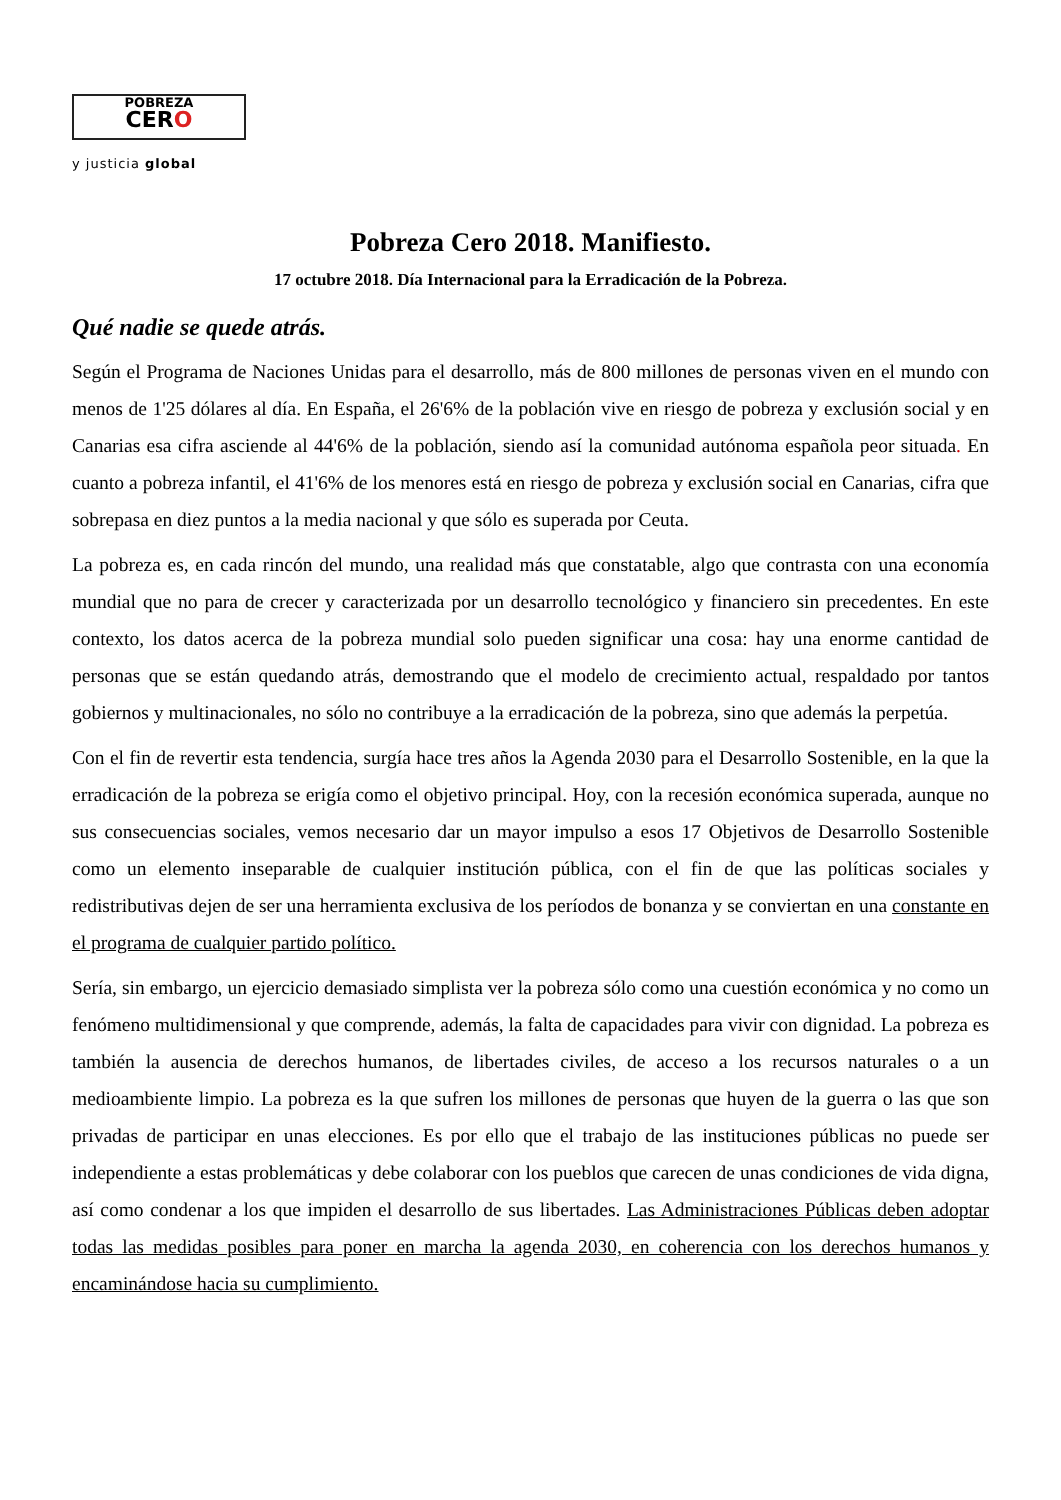POBREZA
CERO
y justicia global
Pobreza Cero 2018. Manifiesto.
17 octubre 2018. Día Internacional para la Erradicación de la Pobreza.
Qué nadie se quede atrás.
Según el Programa de Naciones Unidas para el desarrollo, más de 800 millones de personas viven en el mundo con menos de 1'25 dólares al día. En España, el 26'6% de la población vive en riesgo de pobreza y exclusión social y en Canarias esa cifra asciende al 44'6% de la población, siendo así la comunidad autónoma española peor situada. En cuanto a pobreza infantil, el 41'6% de los menores está en riesgo de pobreza y exclusión social en Canarias, cifra que sobrepasa en diez puntos a la media nacional y que sólo es superada por Ceuta.
La pobreza es, en cada rincón del mundo, una realidad más que constatable, algo que contrasta con una economía mundial que no para de crecer y caracterizada por un desarrollo tecnológico y financiero sin precedentes. En este contexto, los datos acerca de la pobreza mundial solo pueden significar una cosa: hay una enorme cantidad de personas que se están quedando atrás, demostrando que el modelo de crecimiento actual, respaldado por tantos gobiernos y multinacionales, no sólo no contribuye a la erradicación de la pobreza, sino que además la perpetúa.
Con el fin de revertir esta tendencia, surgía hace tres años la Agenda 2030 para el Desarrollo Sostenible, en la que la erradicación de la pobreza se erigía como el objetivo principal. Hoy, con la recesión económica superada, aunque no sus consecuencias sociales, vemos necesario dar un mayor impulso a esos 17 Objetivos de Desarrollo Sostenible como un elemento inseparable de cualquier institución pública, con el fin de que las políticas sociales y redistributivas dejen de ser una herramienta exclusiva de los períodos de bonanza y se conviertan en una constante en el programa de cualquier partido político.
Sería, sin embargo, un ejercicio demasiado simplista ver la pobreza sólo como una cuestión económica y no como un fenómeno multidimensional y que comprende, además, la falta de capacidades para vivir con dignidad. La pobreza es también la ausencia de derechos humanos, de libertades civiles, de acceso a los recursos naturales o a un medioambiente limpio. La pobreza es la que sufren los millones de personas que huyen de la guerra o las que son privadas de participar en unas elecciones. Es por ello que el trabajo de las instituciones públicas no puede ser independiente a estas problemáticas y debe colaborar con los pueblos que carecen de unas condiciones de vida digna, así como condenar a los que impiden el desarrollo de sus libertades. Las Administraciones Públicas deben adoptar todas las medidas posibles para poner en marcha la agenda 2030, en coherencia con los derechos humanos y encaminándose hacia su cumplimiento.